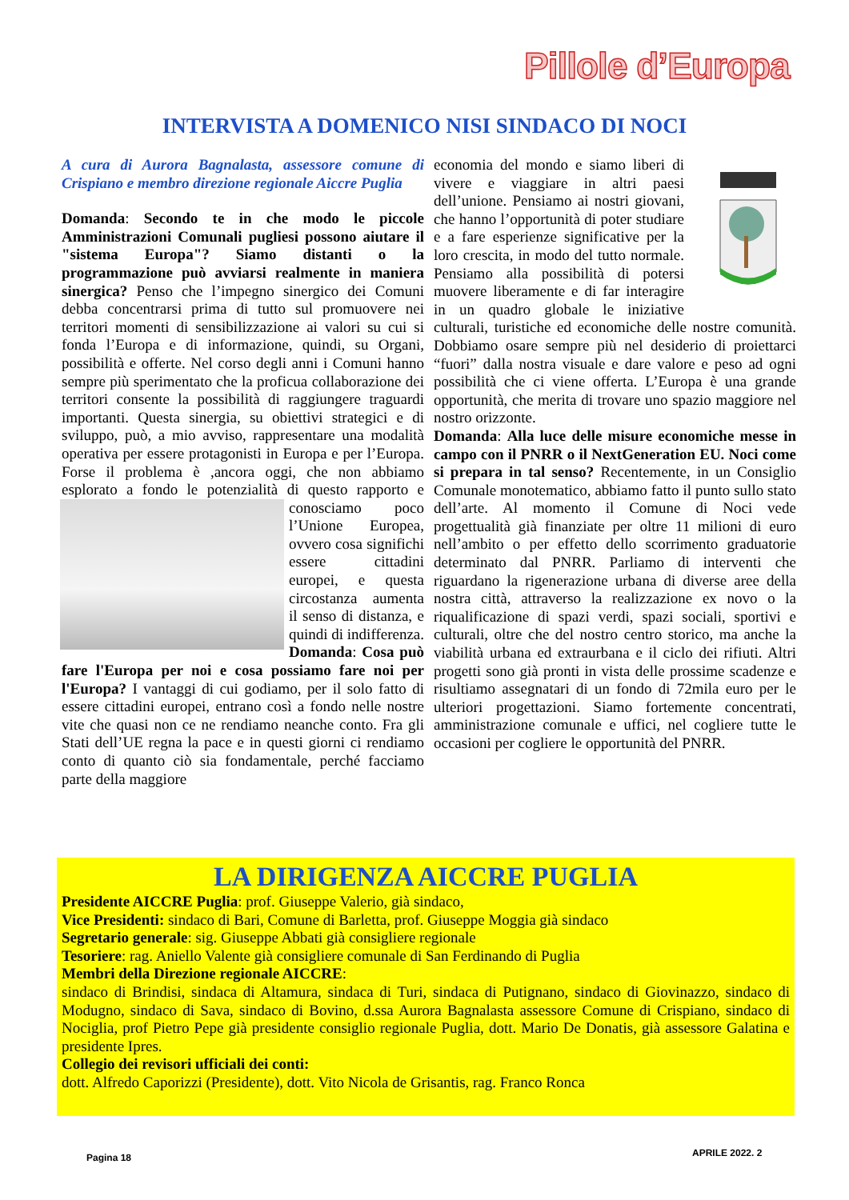Pillole d’Europa
INTERVISTA A DOMENICO NISI SINDACO DI NOCI
A cura di Aurora Bagnalasta, assessore comune di Crispiano e membro direzione regionale Aiccre Puglia
Domanda: Secondo te in che modo le piccole Amministrazioni Comunali pugliesi possono aiutare il "sistema Europa"? Siamo distanti o la programmazione può avviarsi realmente in maniera sinergica? Penso che l’impegno sinergico dei Comuni debba concentrarsi prima di tutto sul promuovere nei territori momenti di sensibilizzazione ai valori su cui si fonda l’Europa e di informazione, quindi, su Organi, possibilità e offerte. Nel corso degli anni i Comuni hanno sempre più sperimentato che la proficua collaborazione dei territori consente la possibilità di raggiungere traguardi importanti. Questa sinergia, su obiettivi strategici e di sviluppo, può, a mio avviso, rappresentare una modalità operativa per essere protagonisti in Europa e per l’Europa. Forse il problema è ,ancora oggi, che non abbiamo esplorato a fondo le potenzialità di questo rap porto e conosciamo poco l’Unione Europea, ovvero cosa significhi essere cittadini europei, e questa circostanza aumenta il senso di distanza, e quindi di indifferenza. Domanda: Cosa può fare l'Europa per noi e cosa possiamo fare noi per l'Europa? I vantaggi di cui godiamo, per il solo fatto di essere cittadini europei, entrano così a fondo nelle nostre vite che quasi non ce ne rendiamo neanche conto. Fra gli Stati dell’UE regna la pace e in questi giorni ci rendiamo conto di quanto ciò sia fondamentale, perché facciamo parte della maggiore
economia del mondo e siamo liberi di vivere e viaggiare in altri paesi dell’unione. Pensiamo ai nostri giovani, che hanno l’opportunità di poter studiare e a fare esperienze significative per la loro crescita, in modo del tutto normale. Pensiamo alla possibilità di potersi muovere liberamente e di far interagire in un quadro globale le iniziative culturali, turistiche ed economiche delle nostre comunità. Dobbiamo osare sempre più nel desiderio di proiettarci “fuori” dalla nostra visuale e dare valore e peso ad ogni possibilità che ci viene offerta. L’Europa è una grande opportunità, che merita di trovare uno spazio maggiore nel nostro orizzonte.
Domanda: Alla luce delle misure economiche messe in campo con il PNRR o il NextGeneration EU. Noci come si prepara in tal senso? Recentemente, in un Consiglio Comunale monotematico, abbiamo fatto il punto sullo stato dell’arte. Al momento il Comune di Noci vede progettualità già finanziate per oltre 11 milioni di euro nell’ambito o per effetto dello scorrimento graduatorie determinato dal PNRR. Parliamo di interventi che riguardano la rigenerazione urbana di diverse aree della nostra città, attraverso la realizzazione ex novo o la riqualificazione di spazi verdi, spazi sociali, sportivi e culturali, oltre che del nostro centro storico, ma anche la viabilità urbana ed extraurbana e il ciclo dei rifiuti. Altri progetti sono già pronti in vista delle prossime scadenze e risultiamo assegnatari di un fondo di 72mila euro per le ulteriori progettazioni. Siamo fortemente concentrati, amministrazione comunale e uffici, nel cogliere tutte le occasioni per cogliere le opportunità del PNRR.
LA DIRIGENZA AICCRE PUGLIA
Presidente AICCRE Puglia: prof. Giuseppe Valerio, già sindaco,
Vice Presidenti: sindaco di Bari, Comune di Barletta, prof. Giuseppe Moggia già sindaco
Segretario generale: sig. Giuseppe Abbati già consigliere regionale
Tesoriere: rag. Aniello Valente già consigliere comunale di San Ferdinando di Puglia
Membri della Direzione regionale AICCRE:
sindaco di Brindisi, sindaca di Altamura, sindaca di Turi, sindaca di Putignano, sindaco di Giovinazzo, sindaco di Modugno, sindaco di Sava, sindaco di Bovino, d.ssa Aurora Bagnalasta assessore Comune di Crispiano, sindaco di Nociglia, prof Pietro Pepe già presidente consiglio regionale Puglia, dott. Mario De Donatis, già assessore Galatina e presidente Ipres.
Collegio dei revisori ufficiali dei conti:
dott. Alfredo Caporizzi (Presidente), dott. Vito Nicola de Grisantis, rag. Franco Ronca
Pagina 18 APRILE 2022. 2